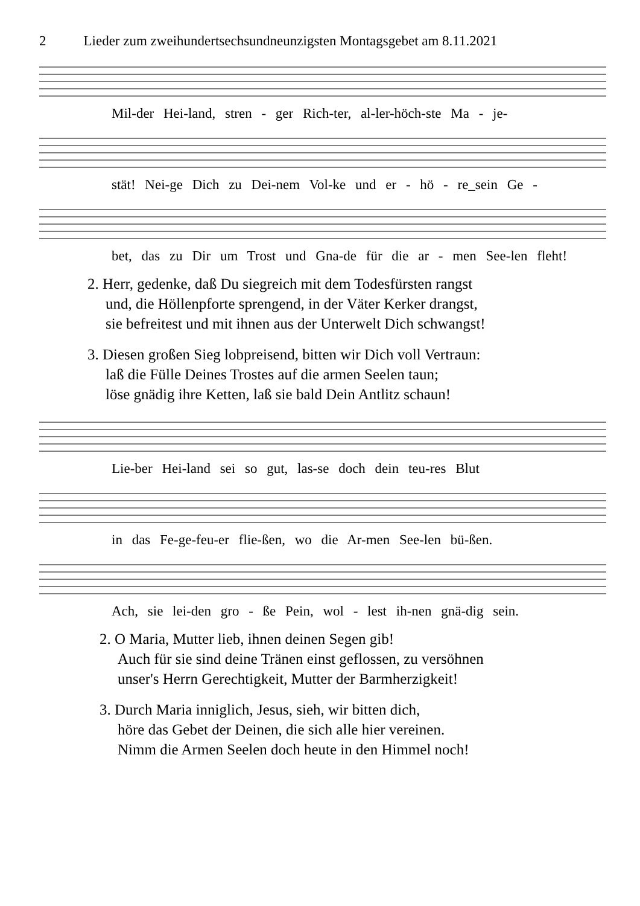2 Lieder zum zweihundertsechsundneunzigsten Montagsgebet am 8.11.2021
Mil-der Hei-land, stren - ger Rich-ter, al-ler-höch-ste Ma - je-
stät! Nei-ge Dich zu Dei-nem Vol-ke und er - hö - re_sein Ge -
bet, das zu Dir um Trost und Gna-de für die ar - men See-len fleht!
2. Herr, gedenke, daß Du siegreich mit dem Todesfürsten rangst
und, die Höllenpforte sprengend, in der Väter Kerker drangst,
sie befreitest und mit ihnen aus der Unterwelt Dich schwangst!
3. Diesen großen Sieg lobpreisend, bitten wir Dich voll Vertraun:
laß die Fülle Deines Trostes auf die armen Seelen taun;
löse gnädig ihre Ketten, laß sie bald Dein Antlitz schaun!
Lie-ber Hei-land sei so gut, las-se doch dein teu-res Blut
in das Fe-ge-feu-er flie-ßen, wo die Ar-men See-len bü-ßen.
Ach, sie lei-den gro - ße Pein, wol - lest ih-nen gnä-dig sein.
2. O Maria, Mutter lieb, ihnen deinen Segen gib!
Auch für sie sind deine Tränen einst geflossen, zu versöhnen
unser's Herrn Gerechtigkeit, Mutter der Barmherzigkeit!
3. Durch Maria inniglich, Jesus, sieh, wir bitten dich,
höre das Gebet der Deinen, die sich alle hier vereinen.
Nimm die Armen Seelen doch heute in den Himmel noch!